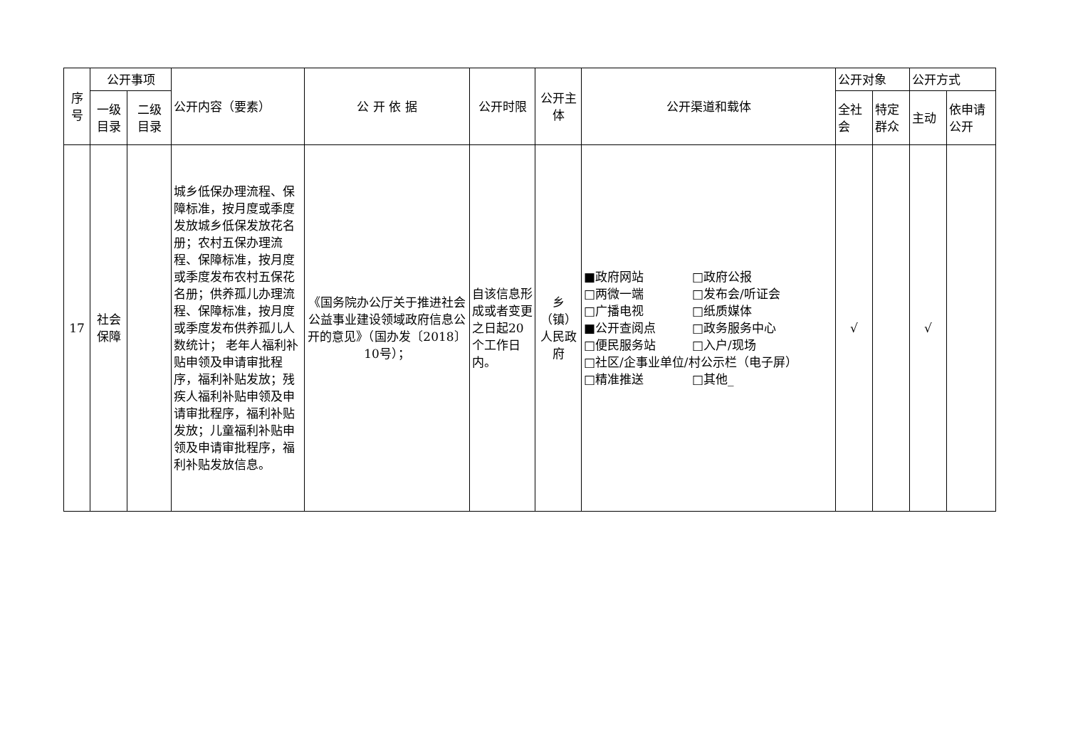| 序 号 | 公开事项 | | 公开内容（要素） | 公 开 依 据 | 公开时限 | 公开主 体 | 公开渠道和载体 | 公开对象 | | 公开方式 | |
| --- | --- | --- | --- | --- | --- | --- | --- | --- | --- | --- | --- |
| | 一级 目录 | 二级 目录 | | | | | | 全社 会 | 特定 群众 | 主动 | 依申请 公开 |
| 17 | 社会 保障 | | 城乡低保办理流程、保障标准，按月度或季度发放城乡低保发放花名册；农村五保办理流程、保障标准，按月度或季度发布农村五保花名册；供养孤儿办理流程、保障标准，按月度或季度发布供养孤儿人数统计； 老年人福利补贴申领及申请审批程序，福利补贴发放；残疾人福利补贴申领及申请审批程序，福利补贴发放；儿童福利补贴申领及申请审批程序，福利补贴发放信息。 | 《国务院办公厅关于推进社会公益事业建设领域政府信息公开的意见》（国办发〔2018〕10号）； | 自该信息形成或者变更之日起20个工作日内。 | 乡（镇）人民政府 | ■政府网站 □政府公报 □两微一端 □发布会/听证会 □广播电视 □纸质媒体 ■公开查阅点 □政务服务中心 □便民服务站 □入户/现场 □社区/企事业单位/村公示栏（电子屏） □精准推送 □其他_ | √ | | √ | |